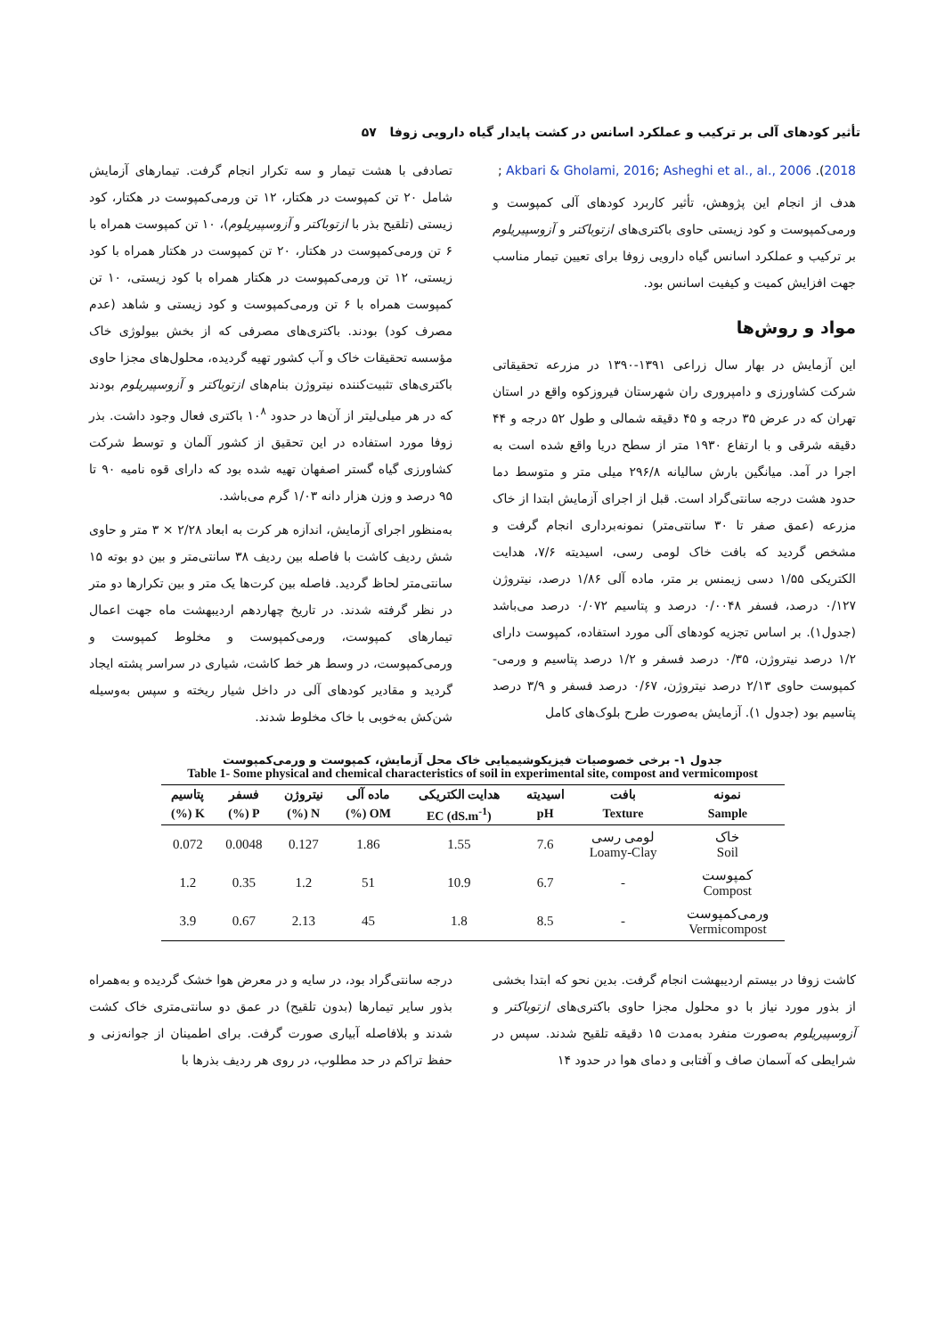تأثیر کودهای آلی بر ترکیب و عملکرد اسانس در کشت پایدار گیاه دارویی زوفا ۵۷
; Akbari & Gholami, 2016; Asheghi et al., al., 2006 .(2018
هدف از انجام این پژوهش، تأثیر کاربرد کودهای آلی کمپوست و ورمی‌کمپوست و کود زیستی حاوی باکتری‌های ازتوباکتر و آزوسپیریلوم بر ترکیب و عملکرد اسانس گیاه دارویی زوفا برای تعیین تیمار مناسب جهت افزایش کمیت و کیفیت اسانس بود.
مواد و روش‌ها
این آزمایش در بهار سال زراعی ۱۳۹۱-۱۳۹۰ در مزرعه تحقیقاتی شرکت کشاورزی و دامپروری ران شهرستان فیروزکوه واقع در استان تهران که در عرض ۳۵ درجه و ۴۵ دقیقه شمالی و طول ۵۲ درجه و ۴۴ دقیقه شرقی و با ارتفاع ۱۹۳۰ متر از سطح دریا واقع شده است به اجرا در آمد. میانگین بارش سالیانه ۲۹۶/۸ میلی متر و متوسط دما حدود هشت درجه سانتی‌گراد است. قبل از اجرای آزمایش ابتدا از خاک مزرعه (عمق صفر تا ۳۰ سانتی‌متر) نمونه‌برداری انجام گرفت و مشخص گردید که بافت خاک لومی رسی، اسیدیته ۷/۶، هدایت الکتریکی ۱/۵۵ دسی زیمنس بر متر، ماده آلی ۱/۸۶ درصد، نیتروژن ۰/۱۲۷ درصد، فسفر ۰/۰۰۴۸ درصد و پتاسیم ۰/۰۷۲ درصد می‌باشد (جدول۱). بر اساس تجزیه کودهای آلی مورد استفاده، کمپوست دارای ۱/۲ درصد نیتروژن، ۰/۳۵ درصد فسفر و ۱/۲ درصد پتاسیم و ورمی-کمپوست حاوی ۲/۱۳ درصد نیتروژن، ۰/۶۷ درصد فسفر و ۳/۹ درصد پتاسیم بود (جدول ۱). آزمایش به‌صورت طرح بلوک‌های کامل
تصادفی با هشت تیمار و سه تکرار انجام گرفت. تیمارهای آزمایش شامل ۲۰ تن کمپوست در هکتار، ۱۲ تن ورمی‌کمپوست در هکتار، کود زیستی (تلقیح بذر با ازتوباکتر و آزوسپیریلوم)، ۱۰ تن کمپوست همراه با ۶ تن ورمی‌کمپوست در هکتار، ۲۰ تن کمپوست در هکتار همراه با کود زیستی، ۱۲ تن ورمی‌کمپوست در هکتار همراه با کود زیستی، ۱۰ تن کمپوست همراه با ۶ تن ورمی‌کمپوست و کود زیستی و شاهد (عدم مصرف کود) بودند. باکتری‌های مصرفی که از بخش بیولوژی خاک مؤسسه تحقیقات خاک و آب کشور تهیه گردیده، محلول‌های مجزا حاوی باکتری‌های تثبیت‌کننده نیتروژن بنام‌های ازتوباکتر و آزوسپیریلوم بودند که در هر میلی‌لیتر از آن‌ها در حدود ۱۰<sup>۸</sup> باکتری فعال وجود داشت. بذر زوفا مورد استفاده در این تحقیق از کشور آلمان و توسط شرکت کشاورزی گیاه گستر اصفهان تهیه شده بود که دارای قوه نامیه ۹۰ تا ۹۵ درصد و وزن هزار دانه ۱/۰۳ گرم می‌باشد.
به‌منظور اجرای آزمایش، اندازه هر کرت به ابعاد ۲/۲۸ × ۳ متر و حاوی شش ردیف کاشت با فاصله بین ردیف ۳۸ سانتی‌متر و بین دو بوته ۱۵ سانتی‌متر لحاظ گردید. فاصله بین کرت‌ها یک متر و بین تکرارها دو متر در نظر گرفته شدند. در تاریخ چهاردهم اردیبهشت ماه جهت اعمال تیمارهای کمپوست، ورمی‌کمپوست و مخلوط کمپوست و ورمی‌کمپوست، در وسط هر خط کاشت، شیاری در سراسر پشته ایجاد گردید و مقادیر کودهای آلی در داخل شیار ریخته و سپس به‌وسیله شن‌کش به‌خوبی با خاک مخلوط شدند.
جدول ۱- برخی خصوصیات فیزیکوشیمیایی خاک محل آزمایش، کمپوست و ورمی‌کمپوست
Table 1- Some physical and chemical characteristics of soil in experimental site, compost and vermicompost
| نمونه | بافت | اسیدیته | هدایت الکتریکی | ماده آلی | نیتروژن | فسفر | پتاسیم |
| --- | --- | --- | --- | --- | --- | --- | --- |
| Sample | Texture | pH | EC (dS.m<sup>-1</sup>) | OM (%) | N (%) | P (%) | K (%) |
| خاک Soil | لومی رسی Loamy-Clay | 7.6 | 1.55 | 1.86 | 0.127 | 0.0048 | 0.072 |
| کمپوست Compost | - | 6.7 | 10.9 | 51 | 1.2 | 0.35 | 1.2 |
| ورمی‌کمپوست Vermicompost | - | 8.5 | 1.8 | 45 | 2.13 | 0.67 | 3.9 |
کاشت زوفا در بیستم اردیبهشت انجام گرفت. بدین نحو که ابتدا بخشی از بذور مورد نیاز با دو محلول مجزا حاوی باکتری‌های ازتوباکتر و آزوسپیریلوم به‌صورت منفرد به‌مدت ۱۵ دقیقه تلقیح شدند. سپس در شرایطی که آسمان صاف و آفتابی و دمای هوا در حدود ۱۴
درجه سانتی‌گراد بود، در سایه و در معرض هوا خشک گردیده و به‌همراه بذور سایر تیمارها (بدون تلقیح) در عمق دو سانتی‌متری خاک کشت شدند و بلافاصله آبیاری صورت گرفت. برای اطمینان از جوانه‌زنی و حفظ تراکم در حد مطلوب، در روی هر ردیف بذرها با